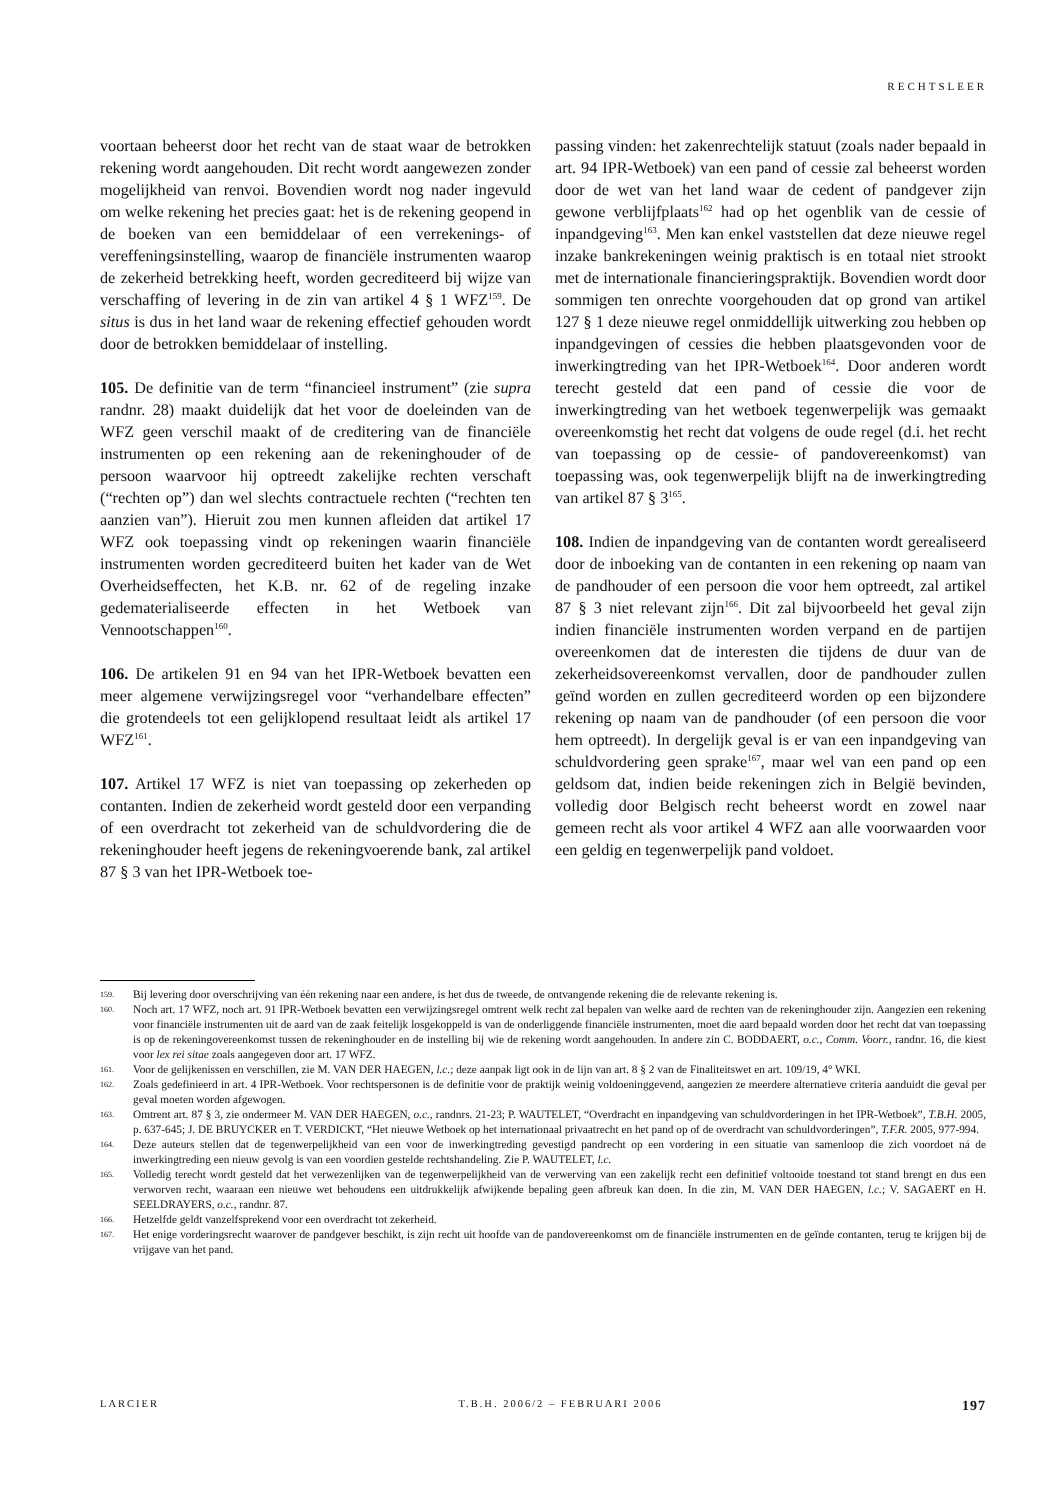RECHTSLEER
voortaan beheerst door het recht van de staat waar de betrokken rekening wordt aangehouden. Dit recht wordt aangewezen zonder mogelijkheid van renvoi. Bovendien wordt nog nader ingevuld om welke rekening het precies gaat: het is de rekening geopend in de boeken van een bemiddelaar of een verrekenings- of vereffeningsinstelling, waarop de financiële instrumenten waarop de zekerheid betrekking heeft, worden gecrediteerd bij wijze van verschaffing of levering in de zin van artikel 4 § 1 WFZ<sup>159</sup>. De situs is dus in het land waar de rekening effectief gehouden wordt door de betrokken bemiddelaar of instelling.
105. De definitie van de term “financieel instrument” (zie supra randnr. 28) maakt duidelijk dat het voor de doeleinden van de WFZ geen verschil maakt of de creditering van de financiële instrumenten op een rekening aan de rekeninghouder of de persoon waarvoor hij optreedt zakelijke rechten verschaft (“rechten op”) dan wel slechts contractuele rechten (“rechten ten aanzien van”). Hieruit zou men kunnen afleiden dat artikel 17 WFZ ook toepassing vindt op rekeningen waarin financiële instrumenten worden gecrediteerd buiten het kader van de Wet Overheidseffecten, het K.B. nr. 62 of de regeling inzake gedematerialiseerde effecten in het Wetboek van Vennootschappen<sup>160</sup>.
106. De artikelen 91 en 94 van het IPR-Wetboek bevatten een meer algemene verwijzingsregel voor “verhandelbare effecten” die grotendeels tot een gelijklopend resultaat leidt als artikel 17 WFZ<sup>161</sup>.
107. Artikel 17 WFZ is niet van toepassing op zekerheden op contanten. Indien de zekerheid wordt gesteld door een verpanding of een overdracht tot zekerheid van de schuldvordering die de rekeninghouder heeft jegens de rekeningvoerende bank, zal artikel 87 § 3 van het IPR-Wetboek toe-
passing vinden: het zakenrechtelijk statuut (zoals nader bepaald in art. 94 IPR-Wetboek) van een pand of cessie zal beheerst worden door de wet van het land waar de cedent of pandgever zijn gewone verblijfplaats<sup>162</sup> had op het ogenblik van de cessie of inpandgeving<sup>163</sup>. Men kan enkel vaststellen dat deze nieuwe regel inzake bankrekeningen weinig praktisch is en totaal niet strookt met de internationale financieringspraktijk. Bovendien wordt door sommigen ten onrechte voorgehouden dat op grond van artikel 127 § 1 deze nieuwe regel onmiddellijk uitwerking zou hebben op inpandgevingen of cessies die hebben plaatsgevonden voor de inwerkingtreding van het IPR-Wetboek<sup>164</sup>. Door anderen wordt terecht gesteld dat een pand of cessie die voor de inwerkingtreding van het wetboek tegenwerpelijk was gemaakt overeenkomstig het recht dat volgens de oude regel (d.i. het recht van toepassing op de cessie- of pandovereenkomst) van toepassing was, ook tegenwerpelijk blijft na de inwerkingtreding van artikel 87 § 3<sup>165</sup>.
108. Indien de inpandgeving van de contanten wordt gerealiseerd door de inboeking van de contanten in een rekening op naam van de pandhouder of een persoon die voor hem optreedt, zal artikel 87 § 3 niet relevant zijn<sup>166</sup>. Dit zal bijvoorbeeld het geval zijn indien financiële instrumenten worden verpand en de partijen overeenkomen dat de interesten die tijdens de duur van de zekerheidsovereenkomst vervallen, door de pandhouder zullen geïnd worden en zullen gecrediteerd worden op een bijzondere rekening op naam van de pandhouder (of een persoon die voor hem optreedt). In dergelijk geval is er van een inpandgeving van schuldvordering geen sprake<sup>167</sup>, maar wel van een pand op een geldsom dat, indien beide rekeningen zich in België bevinden, volledig door Belgisch recht beheerst wordt en zowel naar gemeen recht als voor artikel 4 WFZ aan alle voorwaarden voor een geldig en tegenwerpelijk pand voldoet.
159. Bij levering door overschrijving van één rekening naar een andere, is het dus de tweede, de ontvangende rekening die de relevante rekening is.
160. Noch art. 17 WFZ, noch art. 91 IPR-Wetboek bevatten een verwijzingsregel omtrent welk recht zal bepalen van welke aard de rechten van de rekeninghouder zijn. Aangezien een rekening voor financiële instrumenten uit de aard van de zaak feitelijk losgekoppeld is van de onderliggende financiële instrumenten, moet die aard bepaald worden door het recht dat van toepassing is op de rekeningovereenkomst tussen de rekeninghouder en de instelling bij wie de rekening wordt aangehouden. In andere zin C. BODDAERT, o.c., Comm. Voorr., randnr. 16, die kiest voor lex rei sitae zoals aangegeven door art. 17 WFZ.
161. Voor de gelijkenissen en verschillen, zie M. VAN DER HAEGEN, l.c.; deze aanpak ligt ook in de lijn van art. 8 § 2 van de Finaliteitswet en art. 109/19, 4° WKI.
162. Zoals gedefinieerd in art. 4 IPR-Wetboek. Voor rechtspersonen is de definitie voor de praktijk weinig voldoeninggevend, aangezien ze meerdere alternatieve criteria aanduidt die geval per geval moeten worden afgewogen.
163. Omtrent art. 87 § 3, zie ondermeer M. VAN DER HAEGEN, o.c., randnrs. 21-23; P. WAUTELET, “Overdracht en inpandgeving van schuldvorderingen in het IPR-Wetboek”, T.B.H. 2005, p. 637-645; J. DE BRUYCKER en T. VERDICKT, “Het nieuwe Wetboek op het internationaal privaatrecht en het pand op of de overdracht van schuldvorderingen”, T.F.R. 2005, 977-994.
164. Deze auteurs stellen dat de tegenwerpelijkheid van een voor de inwerkingtreding gevestigd pandrecht op een vordering in een situatie van samenloop die zich voordoet ná de inwerkingtreding een nieuw gevolg is van een voordien gestelde rechtshandeling. Zie P. WAUTELET, l.c.
165. Volledig terecht wordt gesteld dat het verwezenlijken van de tegenwerpelijkheid van de verwerving van een zakelijk recht een definitief voltooide toestand tot stand brengt en dus een verworven recht, waaraan een nieuwe wet behoudens een uitdrukkelijk afwijkende bepaling geen afbreuk kan doen. In die zin, M. VAN DER HAEGEN, l.c.; V. SAGAERT en H. SEELDRAYERS, o.c., randnr. 87.
166. Hetzelfde geldt vanzelfsprekend voor een overdracht tot zekerheid.
167. Het enige vorderingsrecht waarover de pandgever beschikt, is zijn recht uit hoofde van de pandovereenkomst om de financiële instrumenten en de geïnde contanten, terug te krijgen bij de vrijgave van het pand.
LARCIER T.B.H. 2006/2 – FEBRUARI 2006 197